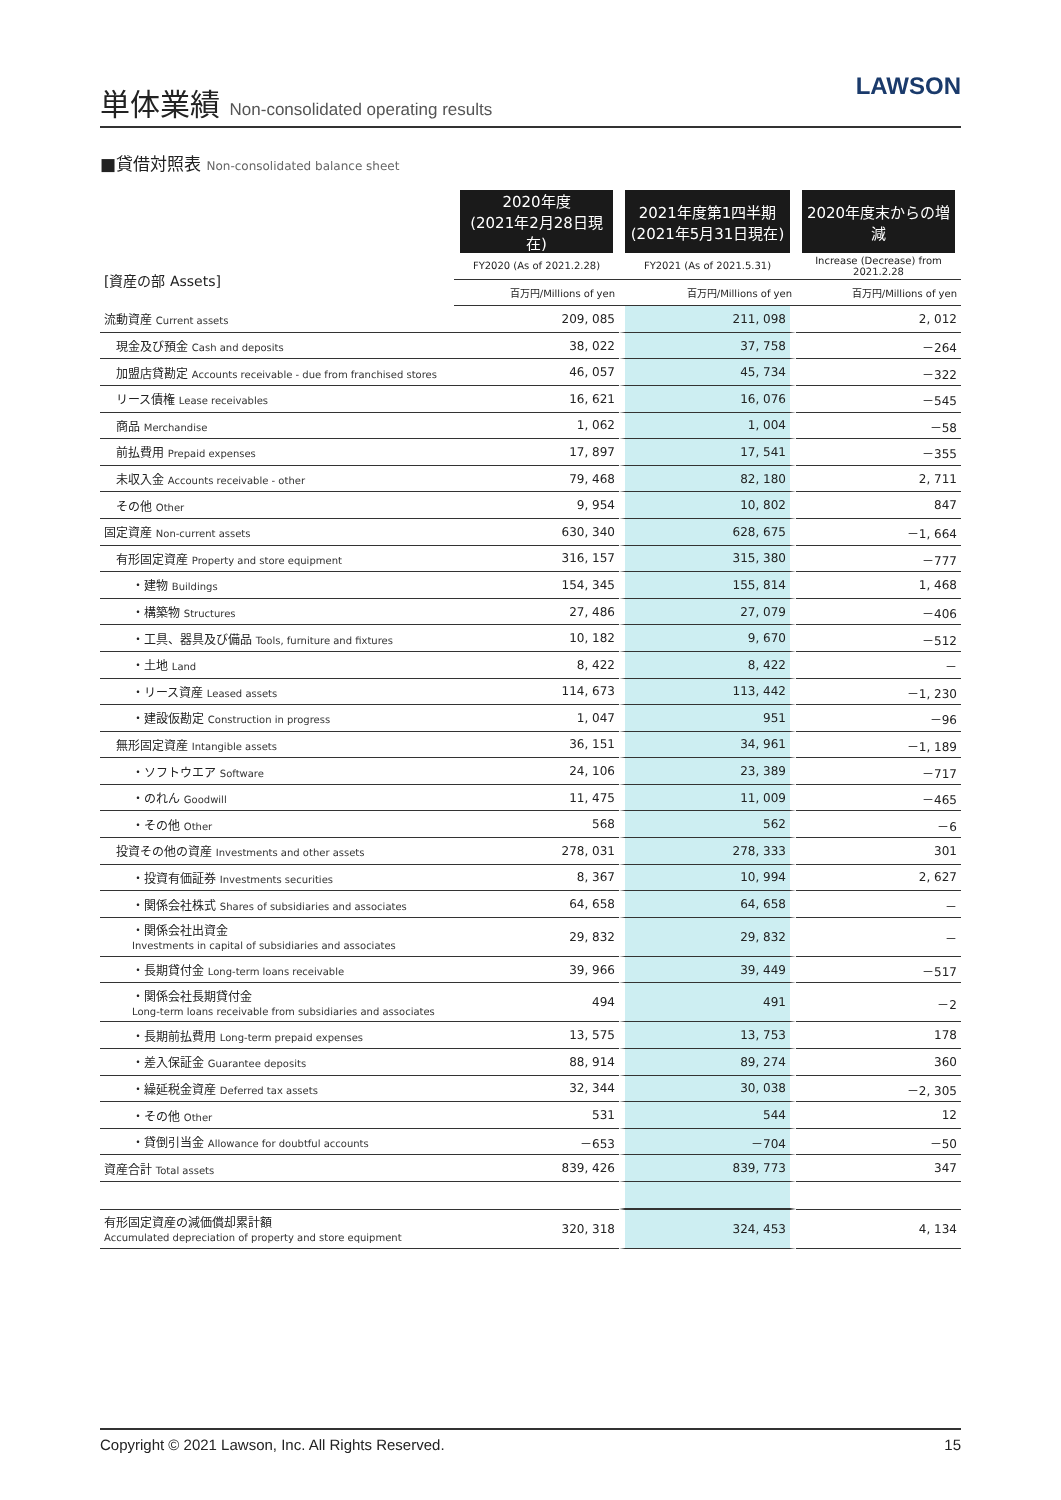単体業績 Non-consolidated operating results
LAWSON
■貸借対照表 Non-consolidated balance sheet
| | 2020年度 (2021年2月28日現在) | 2021年度第1四半期 (2021年5月31日現在) | 2020年度末からの増減 |
| --- | --- | --- | --- |
| [資産の部 Assets] | FY2020 (As of 2021.2.28) | FY2021 (As of 2021.5.31) | Increase (Decrease) from 2021.2.28 |
| | 百万円/Millions of yen | 百万円/Millions of yen | 百万円/Millions of yen |
| 流動資産 Current assets | 209, 085 | 211, 098 | 2, 012 |
| 現金及び預金 Cash and deposits | 38, 022 | 37, 758 | －264 |
| 加盟店貸勘定 Accounts receivable - due from franchised stores | 46, 057 | 45, 734 | －322 |
| リース債権 Lease receivables | 16, 621 | 16, 076 | －545 |
| 商品 Merchandise | 1, 062 | 1, 004 | －58 |
| 前払費用 Prepaid expenses | 17, 897 | 17, 541 | －355 |
| 未収入金 Accounts receivable - other | 79, 468 | 82, 180 | 2, 711 |
| その他 Other | 9, 954 | 10, 802 | 847 |
| 固定資産 Non-current assets | 630, 340 | 628, 675 | －1, 664 |
| 有形固定資産 Property and store equipment | 316, 157 | 315, 380 | －777 |
| ・建物 Buildings | 154, 345 | 155, 814 | 1, 468 |
| ・構築物 Structures | 27, 486 | 27, 079 | －406 |
| ・工具、器具及び備品 Tools, furniture and fixtures | 10, 182 | 9, 670 | －512 |
| ・土地 Land | 8, 422 | 8, 422 | － |
| ・リース資産 Leased assets | 114, 673 | 113, 442 | －1, 230 |
| ・建設仮勘定 Construction in progress | 1, 047 | 951 | －96 |
| 無形固定資産 Intangible assets | 36, 151 | 34, 961 | －1, 189 |
| ・ソフトウエア Software | 24, 106 | 23, 389 | －717 |
| ・のれん Goodwill | 11, 475 | 11, 009 | －465 |
| ・その他 Other | 568 | 562 | －6 |
| 投資その他の資産 Investments and other assets | 278, 031 | 278, 333 | 301 |
| ・投資有価証券 Investments securities | 8, 367 | 10, 994 | 2, 627 |
| ・関係会社株式 Shares of subsidiaries and associates | 64, 658 | 64, 658 | － |
| ・関係会社出資金 Investments in capital of subsidiaries and associates | 29, 832 | 29, 832 | － |
| ・長期貸付金 Long-term loans receivable | 39, 966 | 39, 449 | －517 |
| ・関係会社長期貸付金 Long-term loans receivable from subsidiaries and associates | 494 | 491 | －2 |
| ・長期前払費用 Long-term prepaid expenses | 13, 575 | 13, 753 | 178 |
| ・差入保証金 Guarantee deposits | 88, 914 | 89, 274 | 360 |
| ・繰延税金資産 Deferred tax assets | 32, 344 | 30, 038 | －2, 305 |
| ・その他 Other | 531 | 544 | 12 |
| ・貸倒引当金 Allowance for doubtful accounts | －653 | －704 | －50 |
| 資産合計 Total assets | 839, 426 | 839, 773 | 347 |
| 有形固定資産の減価償却累計額 Accumulated depreciation of property and store equipment | 320, 318 | 324, 453 | 4, 134 |
Copyright © 2021 Lawson, Inc. All Rights Reserved. 15